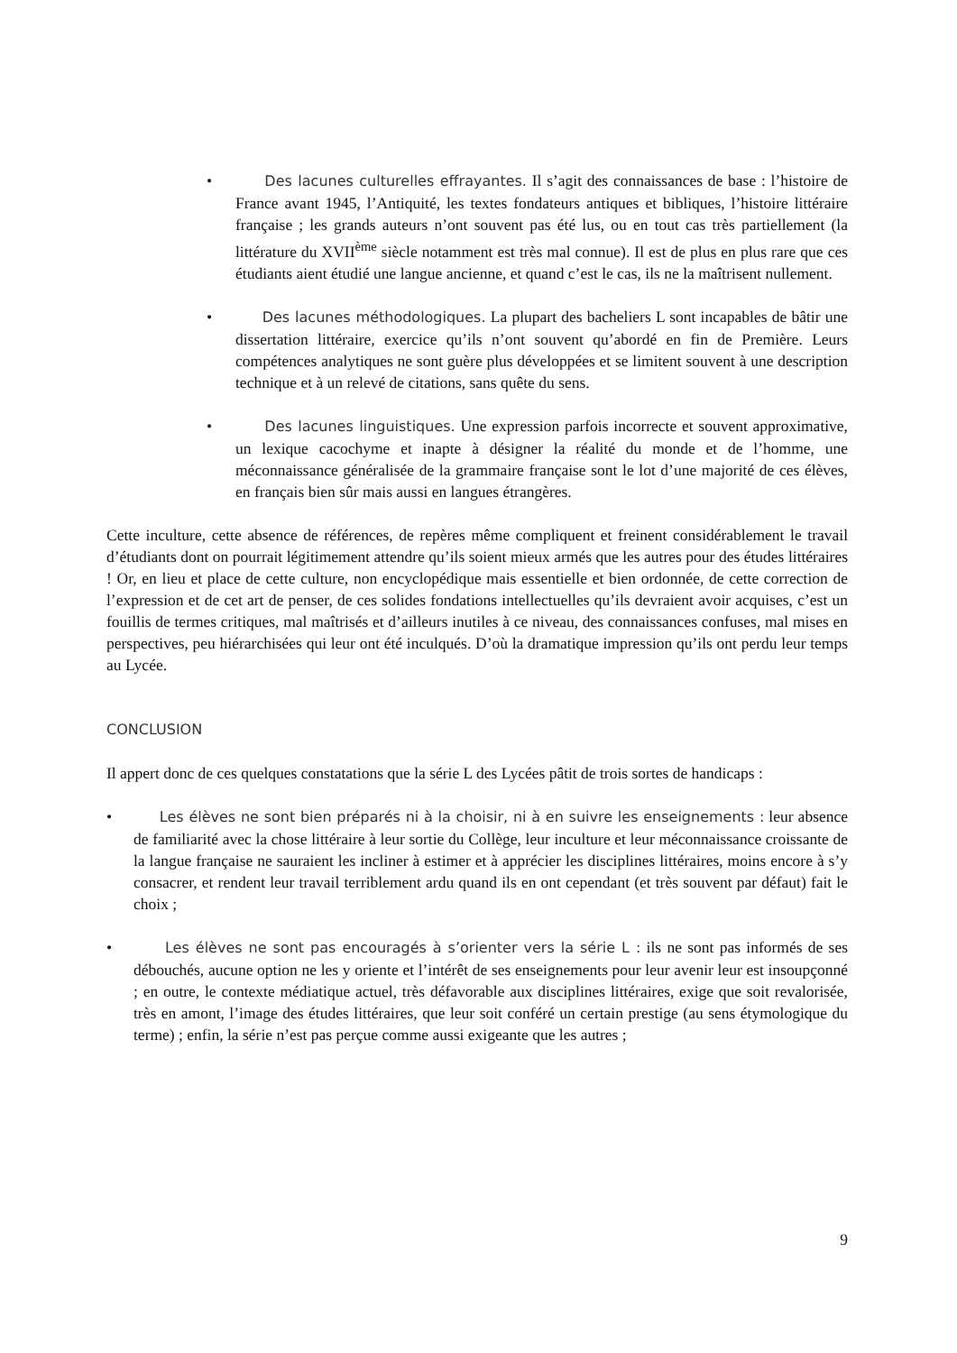• Des lacunes culturelles effrayantes. Il s’agit des connaissances de base : l’histoire de France avant 1945, l’Antiquité, les textes fondateurs antiques et bibliques, l’histoire littéraire française ; les grands auteurs n’ont souvent pas été lus, ou en tout cas très partiellement (la littérature du XVII<sup>ème</sup> siècle notamment est très mal connue). Il est de plus en plus rare que ces étudiants aient étudié une langue ancienne, et quand c’est le cas, ils ne la maîtrisent nullement.
• Des lacunes méthodologiques. La plupart des bacheliers L sont incapables de bâtir une dissertation littéraire, exercice qu’ils n’ont souvent qu’abordé en fin de Première. Leurs compétences analytiques ne sont guère plus développées et se limitent souvent à une description technique et à un relevé de citations, sans quête du sens.
• Des lacunes linguistiques. Une expression parfois incorrecte et souvent approximative, un lexique cacochyme et inapte à désigner la réalité du monde et de l’homme, une méconnaissance généralisée de la grammaire française sont le lot d’une majorité de ces élèves, en français bien sûr mais aussi en langues étrangères.
Cette inculture, cette absence de références, de repères même compliquent et freinent considérablement le travail d’étudiants dont on pourrait légitimement attendre qu’ils soient mieux armés que les autres pour des études littéraires ! Or, en lieu et place de cette culture, non encyclopédique mais essentielle et bien ordonnée, de cette correction de l’expression et de cet art de penser, de ces solides fondations intellectuelles qu’ils devraient avoir acquises, c’est un fouillis de termes critiques, mal maîtrisés et d’ailleurs inutiles à ce niveau, des connaissances confuses, mal mises en perspectives, peu hiérarchisées qui leur ont été inculqués. D’où la dramatique impression qu’ils ont perdu leur temps au Lycée.
CONCLUSION
Il appert donc de ces quelques constatations que la série L des Lycées pâtit de trois sortes de handicaps :
• Les élèves ne sont bien préparés ni à la choisir, ni à en suivre les enseignements : leur absence de familiarité avec la chose littéraire à leur sortie du Collège, leur inculture et leur méconnaissance croissante de la langue française ne sauraient les incliner à estimer et à apprécier les disciplines littéraires, moins encore à s’y consacrer, et rendent leur travail terriblement ardu quand ils en ont cependant (et très souvent par défaut) fait le choix ;
• Les élèves ne sont pas encouragés à s’orienter vers la série L : ils ne sont pas informés de ses débouchés, aucune option ne les y oriente et l’intérêt de ses enseignements pour leur avenir leur est insoupçonné ; en outre, le contexte médiatique actuel, très défavorable aux disciplines littéraires, exige que soit revalorisée, très en amont, l’image des études littéraires, que leur soit conféré un certain prestige (au sens étymologique du terme) ; enfin, la série n’est pas perçue comme aussi exigeante que les autres ;
9